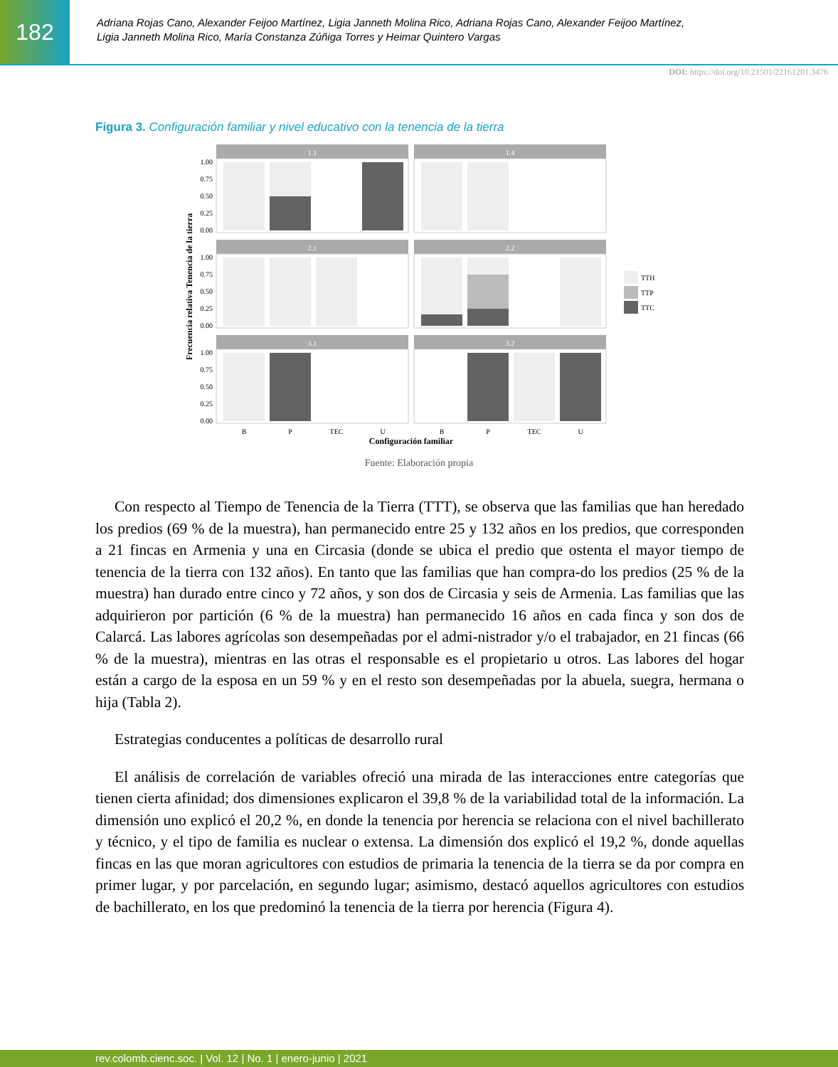182
Adriana Rojas Cano, Alexander Feijoo Martínez, Ligia Janneth Molina Rico, Adriana Rojas Cano, Alexander Feijoo Martínez,
Ligia Janneth Molina Rico, María Constanza Zúñiga Torres y Heimar Quintero Vargas
DOI: https://doi.org/10.21501/22161201.3476
Figura 3. Configuración familiar y nivel educativo con la tenencia de la tierra
Frecuencia relativa Tenencia de la tierra
1.1
1.4
2.1
2.2
3.1
3.2
1.00
0.75
0.50
0.25
0.00
1.00
0.75
0.50
0.25
0.00
1.00
0.75
0.50
0.25
0.00
B
P
TEC
U
B
P
TEC
U
Configuración familiar
TTH
TTP
TTC
Fuente: Elaboración propia
Con respecto al Tiempo de Tenencia de la Tierra (TTT), se observa que las familias que han heredado los predios (69 % de la muestra), han permanecido entre 25 y 132 años en los predios, que corresponden a 21 fincas en Armenia y una en Circasia (donde se ubica el predio que ostenta el mayor tiempo de tenencia de la tierra con 132 años). En tanto que las familias que han compra-do los predios (25 % de la muestra) han durado entre cinco y 72 años, y son dos de Circasia y seis de Armenia. Las familias que las adquirieron por partición (6 % de la muestra) han permanecido 16 años en cada finca y son dos de Calarcá. Las labores agrícolas son desempeñadas por el admi-nistrador y/o el trabajador, en 21 fincas (66 % de la muestra), mientras en las otras el responsable es el propietario u otros. Las labores del hogar están a cargo de la esposa en un 59 % y en el resto son desempeñadas por la abuela, suegra, hermana o hija (Tabla 2).
Estrategias conducentes a políticas de desarrollo rural
El análisis de correlación de variables ofreció una mirada de las interacciones entre categorías que tienen cierta afinidad; dos dimensiones explicaron el 39,8 % de la variabilidad total de la información. La dimensión uno explicó el 20,2 %, en donde la tenencia por herencia se relaciona con el nivel bachillerato y técnico, y el tipo de familia es nuclear o extensa. La dimensión dos explicó el 19,2 %, donde aquellas fincas en las que moran agricultores con estudios de primaria la tenencia de la tierra se da por compra en primer lugar, y por parcelación, en segundo lugar; asimismo, destacó aquellos agricultores con estudios de bachillerato, en los que predominó la tenencia de la tierra por herencia (Figura 4).
rev.colomb.cienc.soc. | Vol. 12 | No. 1 | enero-junio | 2021